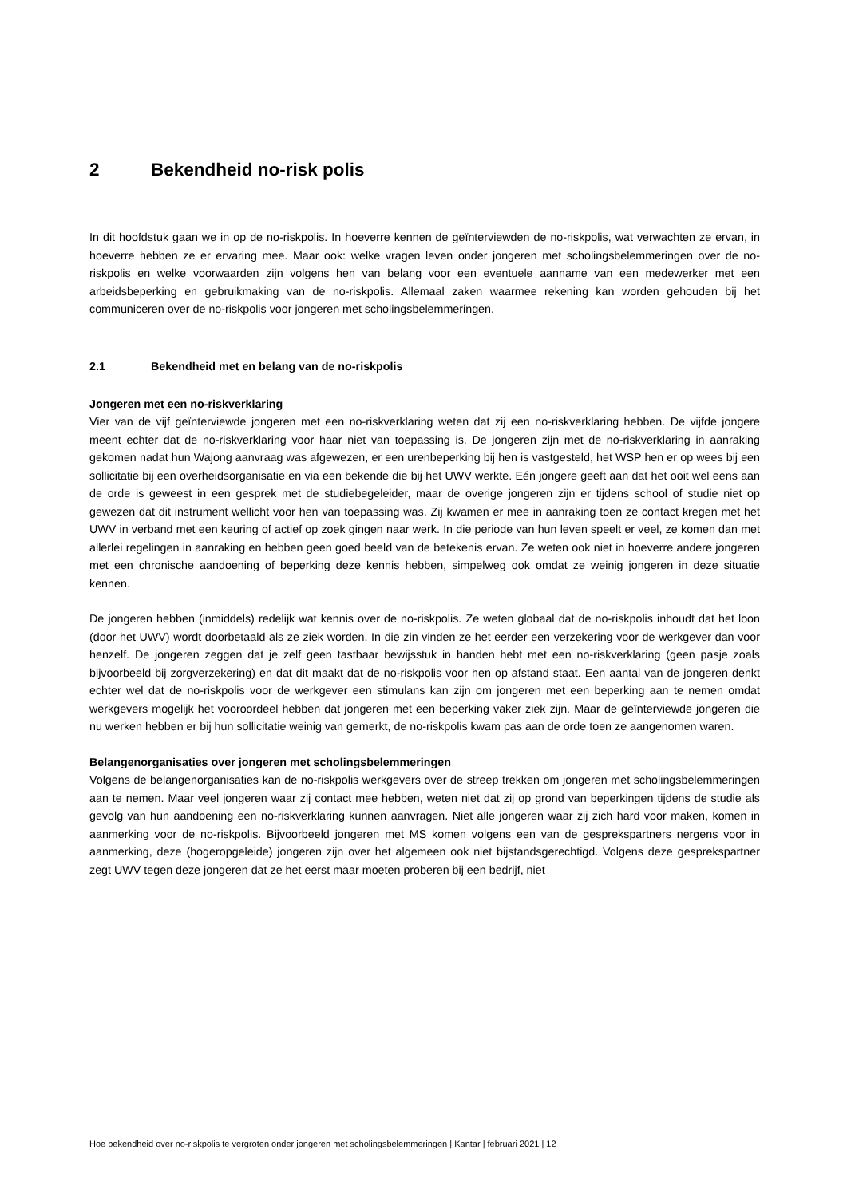2 Bekendheid no-risk polis
In dit hoofdstuk gaan we in op de no-riskpolis. In hoeverre kennen de geïnterviewden de no-riskpolis, wat verwachten ze ervan, in hoeverre hebben ze er ervaring mee. Maar ook: welke vragen leven onder jongeren met scholingsbelemmeringen over de no-riskpolis en welke voorwaarden zijn volgens hen van belang voor een eventuele aanname van een medewerker met een arbeidsbeperking en gebruikmaking van de no-riskpolis. Allemaal zaken waarmee rekening kan worden gehouden bij het communiceren over de no-riskpolis voor jongeren met scholingsbelemmeringen.
2.1 Bekendheid met en belang van de no-riskpolis
Jongeren met een no-riskverklaring
Vier van de vijf geïnterviewde jongeren met een no-riskverklaring weten dat zij een no-riskverklaring hebben. De vijfde jongere meent echter dat de no-riskverklaring voor haar niet van toepassing is. De jongeren zijn met de no-riskverklaring in aanraking gekomen nadat hun Wajong aanvraag was afgewezen, er een urenbeperking bij hen is vastgesteld, het WSP hen er op wees bij een sollicitatie bij een overheidsorganisatie en via een bekende die bij het UWV werkte. Eén jongere geeft aan dat het ooit wel eens aan de orde is geweest in een gesprek met de studiebegeleider, maar de overige jongeren zijn er tijdens school of studie niet op gewezen dat dit instrument wellicht voor hen van toepassing was. Zij kwamen er mee in aanraking toen ze contact kregen met het UWV in verband met een keuring of actief op zoek gingen naar werk. In die periode van hun leven speelt er veel, ze komen dan met allerlei regelingen in aanraking en hebben geen goed beeld van de betekenis ervan. Ze weten ook niet in hoeverre andere jongeren met een chronische aandoening of beperking deze kennis hebben, simpelweg ook omdat ze weinig jongeren in deze situatie kennen.
De jongeren hebben (inmiddels) redelijk wat kennis over de no-riskpolis. Ze weten globaal dat de no-riskpolis inhoudt dat het loon (door het UWV) wordt doorbetaald als ze ziek worden. In die zin vinden ze het eerder een verzekering voor de werkgever dan voor henzelf. De jongeren zeggen dat je zelf geen tastbaar bewijsstuk in handen hebt met een no-riskverklaring (geen pasje zoals bijvoorbeeld bij zorgverzekering) en dat dit maakt dat de no-riskpolis voor hen op afstand staat. Een aantal van de jongeren denkt echter wel dat de no-riskpolis voor de werkgever een stimulans kan zijn om jongeren met een beperking aan te nemen omdat werkgevers mogelijk het vooroordeel hebben dat jongeren met een beperking vaker ziek zijn. Maar de geïnterviewde jongeren die nu werken hebben er bij hun sollicitatie weinig van gemerkt, de no-riskpolis kwam pas aan de orde toen ze aangenomen waren.
Belangenorganisaties over jongeren met scholingsbelemmeringen
Volgens de belangenorganisaties kan de no-riskpolis werkgevers over de streep trekken om jongeren met scholingsbelemmeringen aan te nemen. Maar veel jongeren waar zij contact mee hebben, weten niet dat zij op grond van beperkingen tijdens de studie als gevolg van hun aandoening een no-riskverklaring kunnen aanvragen. Niet alle jongeren waar zij zich hard voor maken, komen in aanmerking voor de no-riskpolis. Bijvoorbeeld jongeren met MS komen volgens een van de gesprekspartners nergens voor in aanmerking, deze (hogeropgeleide) jongeren zijn over het algemeen ook niet bijstandsgerechtigd. Volgens deze gesprekspartner zegt UWV tegen deze jongeren dat ze het eerst maar moeten proberen bij een bedrijf, niet
Hoe bekendheid over no-riskpolis te vergroten onder jongeren met scholingsbelemmeringen | Kantar | februari 2021 | 12